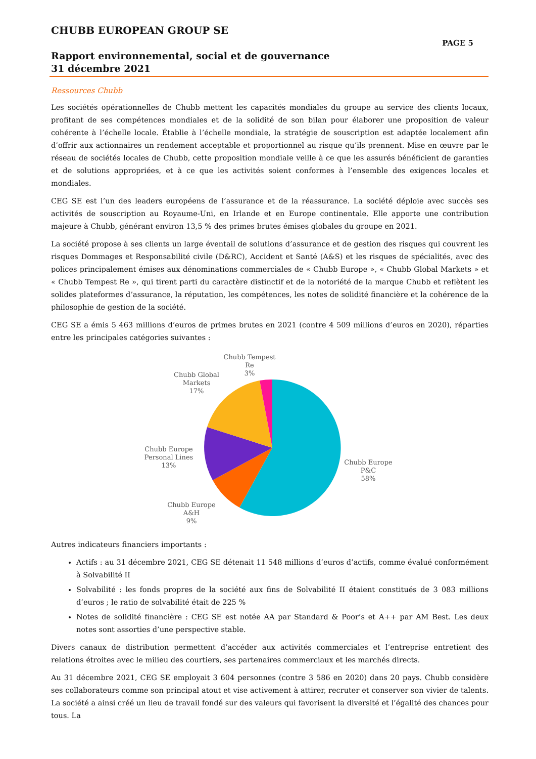CHUBB EUROPEAN GROUP SE
PAGE 5
Rapport environnemental, social et de gouvernance
31 décembre 2021
Ressources Chubb
Les sociétés opérationnelles de Chubb mettent les capacités mondiales du groupe au service des clients locaux, profitant de ses compétences mondiales et de la solidité de son bilan pour élaborer une proposition de valeur cohérente à l’échelle locale. Établie à l’échelle mondiale, la stratégie de souscription est adaptée localement afin d’offrir aux actionnaires un rendement acceptable et proportionnel au risque qu’ils prennent. Mise en œuvre par le réseau de sociétés locales de Chubb, cette proposition mondiale veille à ce que les assurés bénéficient de garanties et de solutions appropriées, et à ce que les activités soient conformes à l’ensemble des exigences locales et mondiales.
CEG SE est l’un des leaders européens de l’assurance et de la réassurance. La société déploie avec succès ses activités de souscription au Royaume-Uni, en Irlande et en Europe continentale. Elle apporte une contribution majeure à Chubb, générant environ 13,5 % des primes brutes émises globales du groupe en 2021.
La société propose à ses clients un large éventail de solutions d’assurance et de gestion des risques qui couvrent les risques Dommages et Responsabilité civile (D&RC), Accident et Santé (A&S) et les risques de spécialités, avec des polices principalement émises aux dénominations commerciales de « Chubb Europe », « Chubb Global Markets » et « Chubb Tempest Re », qui tirent parti du caractère distinctif et de la notoriété de la marque Chubb et reflètent les solides plateformes d’assurance, la réputation, les compétences, les notes de solidité financière et la cohérence de la philosophie de gestion de la société.
CEG SE a émis 5 463 millions d’euros de primes brutes en 2021 (contre 4 509 millions d’euros en 2020), réparties entre les principales catégories suivantes :
Chubb Tempest
Re
3%
Chubb Global
Markets
17%
Chubb Europe
Personal Lines
13%
Chubb Europe
A&H
9%
Chubb Europe
P&C
58%
Autres indicateurs financiers importants :
Actifs : au 31 décembre 2021, CEG SE détenait 11 548 millions d’euros d’actifs, comme évalué conformément à Solvabilité II
Solvabilité : les fonds propres de la société aux fins de Solvabilité II étaient constitués de 3 083 millions d’euros ; le ratio de solvabilité était de 225 %
Notes de solidité financière : CEG SE est notée AA par Standard & Poor’s et A++ par AM Best. Les deux notes sont assorties d’une perspective stable.
Divers canaux de distribution permettent d’accéder aux activités commerciales et l’entreprise entretient des relations étroites avec le milieu des courtiers, ses partenaires commerciaux et les marchés directs.
Au 31 décembre 2021, CEG SE employait 3 604 personnes (contre 3 586 en 2020) dans 20 pays. Chubb considère ses collaborateurs comme son principal atout et vise activement à attirer, recruter et conserver son vivier de talents. La société a ainsi créé un lieu de travail fondé sur des valeurs qui favorisent la diversité et l’égalité des chances pour tous. La